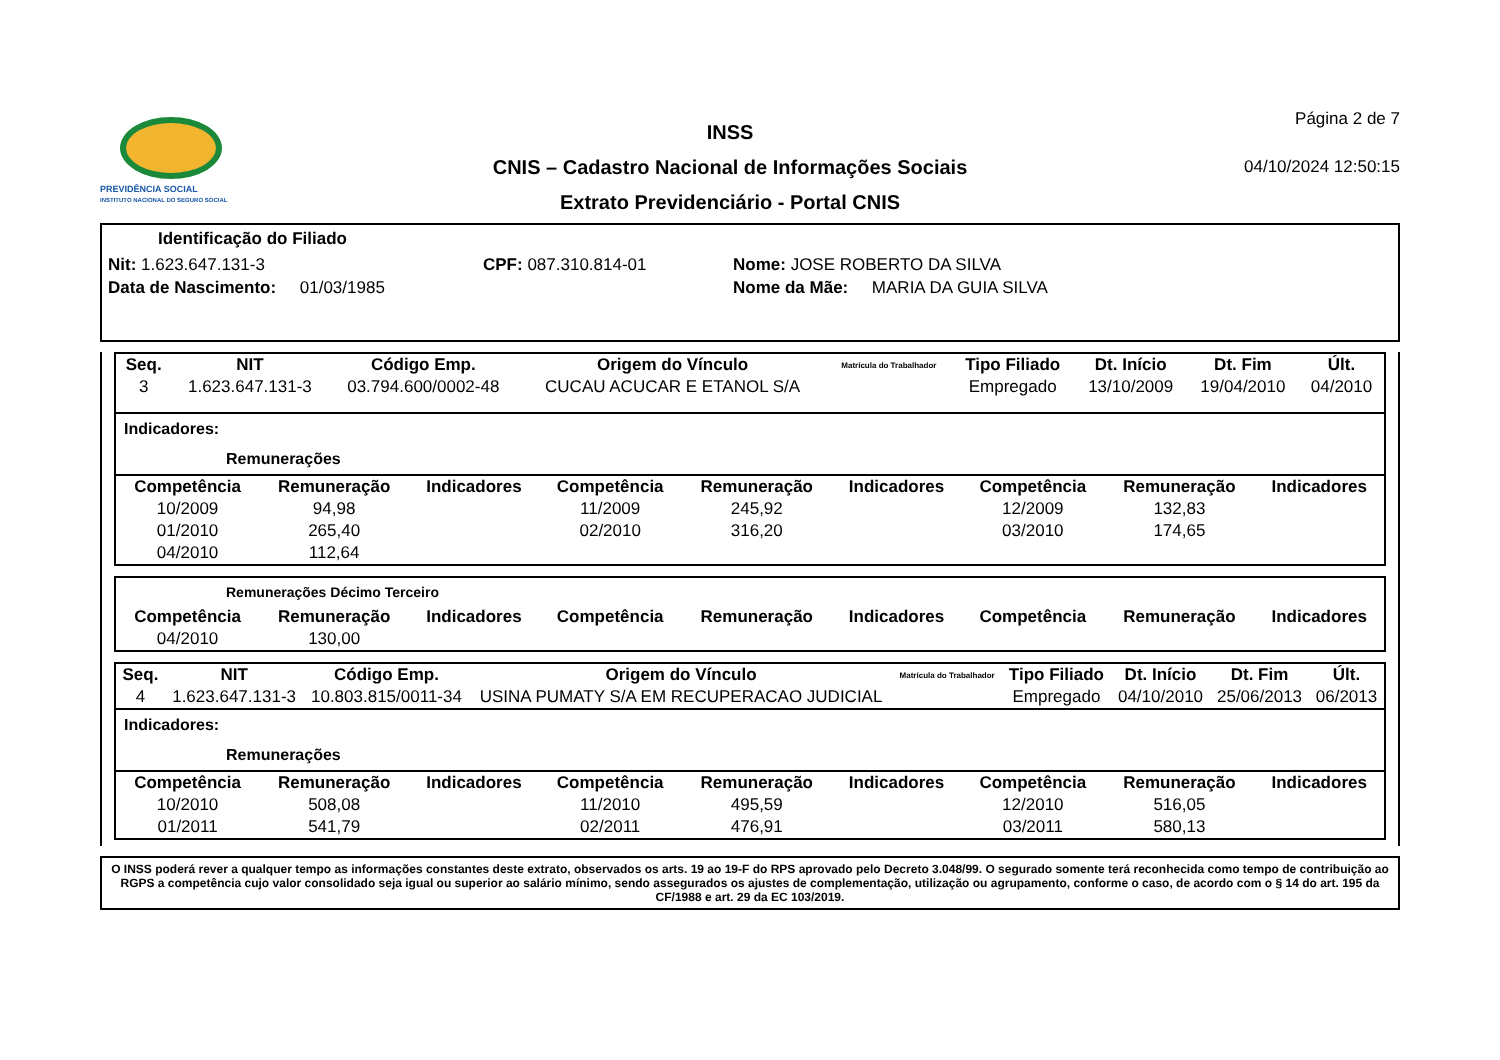PREVIDÊNCIA SOCIAL
INSTITUTO NACIONAL DO SEGURO SOCIAL
INSS
CNIS – Cadastro Nacional de Informações Sociais
Extrato Previdenciário - Portal CNIS
Página 2 de 7
04/10/2024 12:50:15
Identificação do Filiado
Nit: 1.623.647.131-3 CPF: 087.310.814-01 Nome: JOSE ROBERTO DA SILVA
Data de Nascimento: 01/03/1985 Nome da Mãe: MARIA DA GUIA SILVA
| Seq. | NIT | Código Emp. | Origem do Vínculo | Matrícula do Trabalhador | Tipo Filiado | Dt. Início | Dt. Fim | Últ. |
| --- | --- | --- | --- | --- | --- | --- | --- | --- |
| 3 | 1.623.647.131-3 | 03.794.600/0002-48 | CUCAU ACUCAR E ETANOL S/A | | Empregado | 13/10/2009 | 19/04/2010 | 04/2010 |
Indicadores:
Remunerações
| Competência | Remuneração | Indicadores | Competência | Remuneração | Indicadores | Competência | Remuneração | Indicadores |
| --- | --- | --- | --- | --- | --- | --- | --- | --- |
| 10/2009 | 94,98 | | 11/2009 | 245,92 | | 12/2009 | 132,83 | |
| 01/2010 | 265,40 | | 02/2010 | 316,20 | | 03/2010 | 174,65 | |
| 04/2010 | 112,64 | | | | | | | |
Remunerações Décimo Terceiro
| Competência | Remuneração | Indicadores | Competência | Remuneração | Indicadores | Competência | Remuneração | Indicadores |
| --- | --- | --- | --- | --- | --- | --- | --- | --- |
| 04/2010 | 130,00 | | | | | | | |
| Seq. | NIT | Código Emp. | Origem do Vínculo | Matrícula do Trabalhador | Tipo Filiado | Dt. Início | Dt. Fim | Últ. |
| --- | --- | --- | --- | --- | --- | --- | --- | --- |
| 4 | 1.623.647.131-3 | 10.803.815/0011-34 | USINA PUMATY S/A EM RECUPERACAO JUDICIAL | | Empregado | 04/10/2010 | 25/06/2013 | 06/2013 |
Indicadores:
Remunerações
| Competência | Remuneração | Indicadores | Competência | Remuneração | Indicadores | Competência | Remuneração | Indicadores |
| --- | --- | --- | --- | --- | --- | --- | --- | --- |
| 10/2010 | 508,08 | | 11/2010 | 495,59 | | 12/2010 | 516,05 | |
| 01/2011 | 541,79 | | 02/2011 | 476,91 | | 03/2011 | 580,13 | |
O INSS poderá rever a qualquer tempo as informações constantes deste extrato, observados os arts. 19 ao 19-F do RPS aprovado pelo Decreto 3.048/99. O segurado somente terá reconhecida como tempo de contribuição ao RGPS a competência cujo valor consolidado seja igual ou superior ao salário mínimo, sendo assegurados os ajustes de complementação, utilização ou agrupamento, conforme o caso, de acordo com o § 14 do art. 195 da CF/1988 e art. 29 da EC 103/2019.